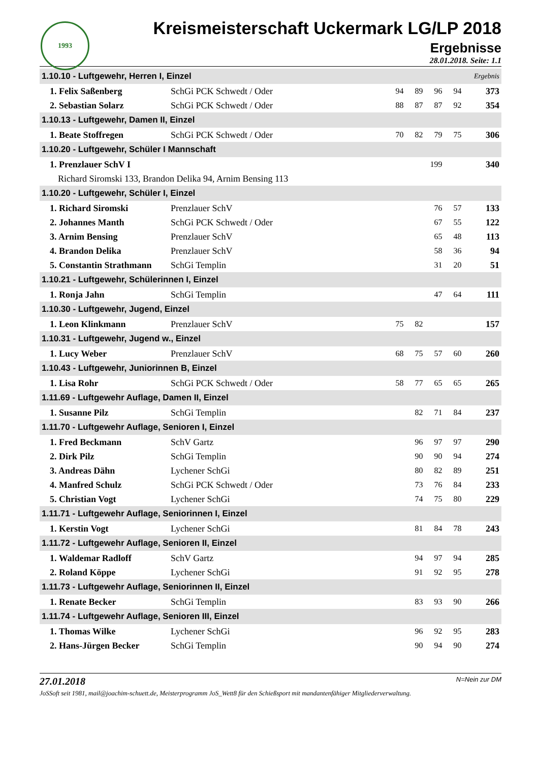1993
Kreismeisterschaft Uckermark LG/LP 2018
Ergebnisse
28.01.2018. Seite: 1.1
| 1.10.10 - Luftgewehr, Herren I, Einzel | | | | | | Ergebnis | |
| 1. Felix Saßenberg | SchGi PCK Schwedt / Oder | 94 | 89 | 96 | 94 | | 373 |
| 2. Sebastian Solarz | SchGi PCK Schwedt / Oder | 88 | 87 | 87 | 92 | | 354 |
| 1.10.13 - Luftgewehr, Damen II, Einzel | | | | | | | |
| 1. Beate Stoffregen | SchGi PCK Schwedt / Oder | 70 | 82 | 79 | 75 | | 306 |
| 1.10.20 - Luftgewehr, Schüler I Mannschaft | | | | | | | |
| 1. Prenzlauer SchV I | | | | 199 | | | 340 |
| Richard Siromski 133, Brandon Delika 94, Arnim Bensing 113 | | | | | | | |
| 1.10.20 - Luftgewehr, Schüler I, Einzel | | | | | | | |
| 1. Richard Siromski | Prenzlauer SchV | | | 76 | 57 | | 133 |
| 2. Johannes Manth | SchGi PCK Schwedt / Oder | | | 67 | 55 | | 122 |
| 3. Arnim Bensing | Prenzlauer SchV | | | 65 | 48 | | 113 |
| 4. Brandon Delika | Prenzlauer SchV | | | 58 | 36 | | 94 |
| 5. Constantin Strathmann | SchGi Templin | | | 31 | 20 | | 51 |
| 1.10.21 - Luftgewehr, Schülerinnen I, Einzel | | | | | | | |
| 1. Ronja Jahn | SchGi Templin | | | 47 | 64 | | 111 |
| 1.10.30 - Luftgewehr, Jugend, Einzel | | | | | | | |
| 1. Leon Klinkmann | Prenzlauer SchV | 75 | 82 | | | | 157 |
| 1.10.31 - Luftgewehr, Jugend w., Einzel | | | | | | | |
| 1. Lucy Weber | Prenzlauer SchV | 68 | 75 | 57 | 60 | | 260 |
| 1.10.43 - Luftgewehr, Juniorinnen B, Einzel | | | | | | | |
| 1. Lisa Rohr | SchGi PCK Schwedt / Oder | 58 | 77 | 65 | 65 | | 265 |
| 1.11.69 - Luftgewehr Auflage, Damen II, Einzel | | | | | | | |
| 1. Susanne Pilz | SchGi Templin | | 82 | 71 | 84 | | 237 |
| 1.11.70 - Luftgewehr Auflage, Senioren I, Einzel | | | | | | | |
| 1. Fred Beckmann | SchV Gartz | | 96 | 97 | 97 | | 290 |
| 2. Dirk Pilz | SchGi Templin | | 90 | 90 | 94 | | 274 |
| 3. Andreas Dähn | Lychener SchGi | | 80 | 82 | 89 | | 251 |
| 4. Manfred Schulz | SchGi PCK Schwedt / Oder | | 73 | 76 | 84 | | 233 |
| 5. Christian Vogt | Lychener SchGi | | 74 | 75 | 80 | | 229 |
| 1.11.71 - Luftgewehr Auflage, Seniorinnen I, Einzel | | | | | | | |
| 1. Kerstin Vogt | Lychener SchGi | | 81 | 84 | 78 | | 243 |
| 1.11.72 - Luftgewehr Auflage, Senioren II, Einzel | | | | | | | |
| 1. Waldemar Radloff | SchV Gartz | | 94 | 97 | 94 | | 285 |
| 2. Roland Köppe | Lychener SchGi | | 91 | 92 | 95 | | 278 |
| 1.11.73 - Luftgewehr Auflage, Seniorinnen II, Einzel | | | | | | | |
| 1. Renate Becker | SchGi Templin | | 83 | 93 | 90 | | 266 |
| 1.11.74 - Luftgewehr Auflage, Senioren III, Einzel | | | | | | | |
| 1. Thomas Wilke | Lychener SchGi | | 96 | 92 | 95 | | 283 |
| 2. Hans-Jürgen Becker | SchGi Templin | | 90 | 94 | 90 | | 274 |
27.01.2018 N=Nein zur DM
JoSSoft seit 1981, mail@joachim-schuett.de, Meisterprogramm JoS_Wett8 für den Schießsport mit mandantenfähiger Mitgliederverwaltung.